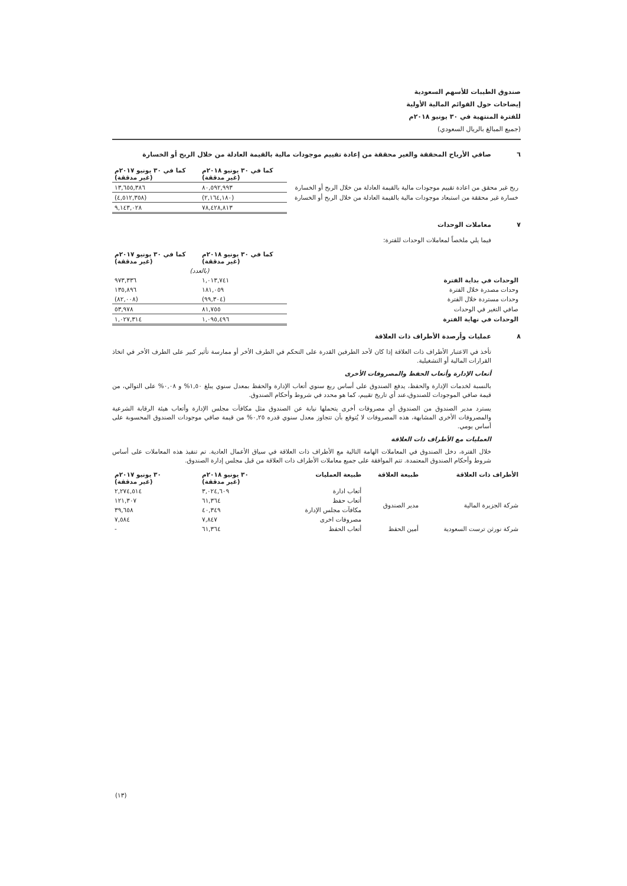صندوق الطيبات للأسهم السعودية
إيضاحات حول القوائم المالية الأولية
للفترة المنتهية في ٣٠ يونيو ٢٠١٨م
(جميع المبالغ بالريال السعودي)
٦ صافي الأرباح المحققة والغير محققة من إعادة تقييم موجودات مالية بالقيمة العادلة من خلال الربح أو الخسارة
| | كما في ٣٠ يونيو ٢٠١٨م (غير مدققة) | كما في ٣٠ يونيو ٢٠١٧م (غير مدققة) |
| ربح غير محقق من اعادة تقييم موجودات مالية بالقيمة العادلة من خلال الربح أو الخسارة | ٨٠,٥٩٢,٩٩٣ | ١٣,٦٥٥,٣٨٦ |
| خسارة غير محققة من استبعاد موجودات مالية بالقيمة العادلة من خلال الربح أو الخسارة | (٢,١٦٤,١٨٠) | (٤,٥١٢,٣٥٨) |
| | ٧٨,٤٢٨,٨١٣ | ٩,١٤٣,٠٢٨ |
٧ معاملات الوحدات
فيما يلي ملخصاً لمعاملات الوحدات للفترة:
| | كما في ٣٠ يونيو ٢٠١٨م (غير مدققة) | كما في ٣٠ يونيو ٢٠١٧م (غير مدققة) |
| | (بالعدد) | |
| الوحدات في بداية الفترة | ١,٠١٣,٧٤١ | ٩٧٣,٣٣٦ |
| وحدات مصدرة خلال الفترة | ١٨١,٠٥٩ | ١٣٥,٨٩٦ |
| وحدات مستردة خلال الفترة | (٩٩,٣٠٤) | (٨٢,٠٠٨) |
| صافي التغير في الوحدات | ٨١,٧٥٥ | ٥٣,٩٧٨ |
| الوحدات في نهاية الفترة | ١,٠٩٥,٤٩٦ | ١,٠٢٧,٣١٤ |
٨ عمليات وأرصدة الأطراف ذات العلاقة
تأخذ في الاعتبار الأطراف ذات العلاقة إذا كان لأحد الطرفين القدرة على التحكم في الطرف الأخر أو ممارسة تأثير كبير على الطرف الأخر في اتخاذ القرارات المالية أو التشغيلية.
أتعاب الإدارة وأتعاب الحفظ والمصروفات الأخرى
بالنسبة لخدمات الإدارة والحفظ، يدفع الصندوق على أساس ربع سنوي أتعاب الإدارة والحفظ بمعدل سنوي يبلغ ١,٥٠% و ٠,٠٨% على التوالي، من قيمة صافي الموجودات للصندوق،عند أي تاريخ تقييم، كما هو محدد في شروط وأحكام الصندوق.
يسترد مدير الصندوق من الصندوق أي مصروفات أخرى يتحملها نيابة عن الصندوق مثل مكافآت مجلس الإدارة وأتعاب هيئة الرقابة الشرعية والمصروفات الأخرى المشابهة، هذه المصروفات لا يُتوقع بأن تتجاوز معدل سنوي قدره ٠,٢٥% من قيمة صافي موجودات الصندوق المحسوبة على أساس يومي.
العمليات مع الأطراف ذات العلاقة
خلال الفترة، دخل الصندوق في المعاملات الهامة التالية مع الأطراف ذات العلاقة في سياق الأعمال العادية. تم تنفيذ هذه المعاملات على أساس شروط وأحكام الصندوق المعتمدة. تتم الموافقة على جميع معاملات الأطراف ذات العلاقة من قبل مجلس إدارة الصندوق.
| الأطراف ذات العلاقة | طبيعة العلاقة | طبيعة العمليات | ٣٠ يونيو ٢٠١٨م (غير مدققة) | ٣٠ يونيو ٢٠١٧م (غير مدققة) |
| --- | --- | --- | --- | --- |
| شركة الجزيرة المالية | مدير الصندوق | أتعاب ادارة | ٣,٠٢٤,٦٠٩ | ٢,٢٧٤,٥١٤ |
| | | أتعاب حفظ | ٦١,٣٦٤ | ١٢١,٣٠٧ |
| | | مكافآت مجلس الإدارة | ٤٠,٣٤٩ | ٣٩,٦٥٨ |
| | | مصروفات اخرى | ٧,٨٤٧ | ٧,٥٨٤ |
| شركة نورثن ترست السعودية | أمين الحفظ | أتعاب الحفظ | ٦١,٣٦٤ | - |
(١٣)